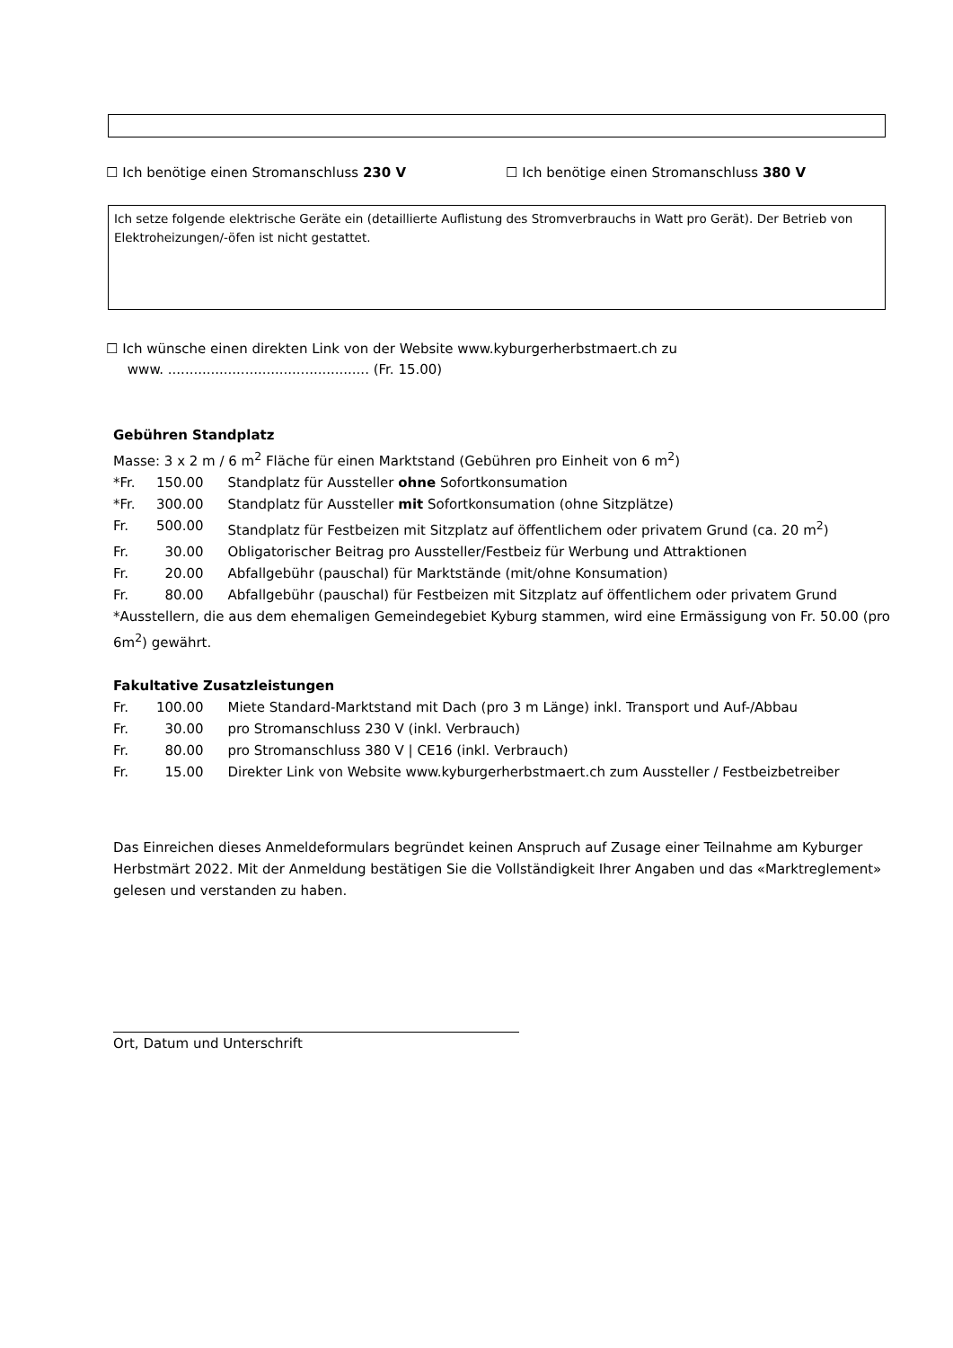☐ Ich benötige einen Stromanschluss 230 V ☐ Ich benötige einen Stromanschluss 380 V
Ich setze folgende elektrische Geräte ein (detaillierte Auflistung des Stromverbrauchs in Watt pro Gerät). Der Betrieb von Elektroheizungen/-öfen ist nicht gestattet.
☐ Ich wünsche einen direkten Link von der Website www.kyburgerherbstmaert.ch zu
www. ............................................... (Fr. 15.00)
Gebühren Standplatz
Masse: 3 x 2 m / 6 m<sup>2</sup> Fläche für einen Marktstand (Gebühren pro Einheit von 6 m<sup>2</sup>)
| *Fr. | 150.00 | Standplatz für Aussteller ohne Sofortkonsumation |
| *Fr. | 300.00 | Standplatz für Aussteller mit Sofortkonsumation (ohne Sitzplätze) |
| Fr. | 500.00 | Standplatz für Festbeizen mit Sitzplatz auf öffentlichem oder privatem Grund (ca. 20 m<sup>2</sup>) |
| Fr. | 30.00 | Obligatorischer Beitrag pro Aussteller/Festbeiz für Werbung und Attraktionen |
| Fr. | 20.00 | Abfallgebühr (pauschal) für Marktstände (mit/ohne Konsumation) |
| Fr. | 80.00 | Abfallgebühr (pauschal) für Festbeizen mit Sitzplatz auf öffentlichem oder privatem Grund |
*Ausstellern, die aus dem ehemaligen Gemeindegebiet Kyburg stammen, wird eine Ermässigung von Fr. 50.00 (pro 6m<sup>2</sup>) gewährt.
Fakultative Zusatzleistungen
| Fr. | 100.00 | Miete Standard-Marktstand mit Dach (pro 3 m Länge) inkl. Transport und Auf-/Abbau |
| Fr. | 30.00 | pro Stromanschluss 230 V (inkl. Verbrauch) |
| Fr. | 80.00 | pro Stromanschluss 380 V / CE16 (inkl. Verbrauch) |
| Fr. | 15.00 | Direkter Link von Website www.kyburgerherbstmaert.ch zum Aussteller / Festbeizbetreiber |
Das Einreichen dieses Anmeldeformulars begründet keinen Anspruch auf Zusage einer Teilnahme am Kyburger Herbstmärt 2022. Mit der Anmeldung bestätigen Sie die Vollständigkeit Ihrer Angaben und das «Marktreglement» gelesen und verstanden zu haben.
Ort, Datum und Unterschrift